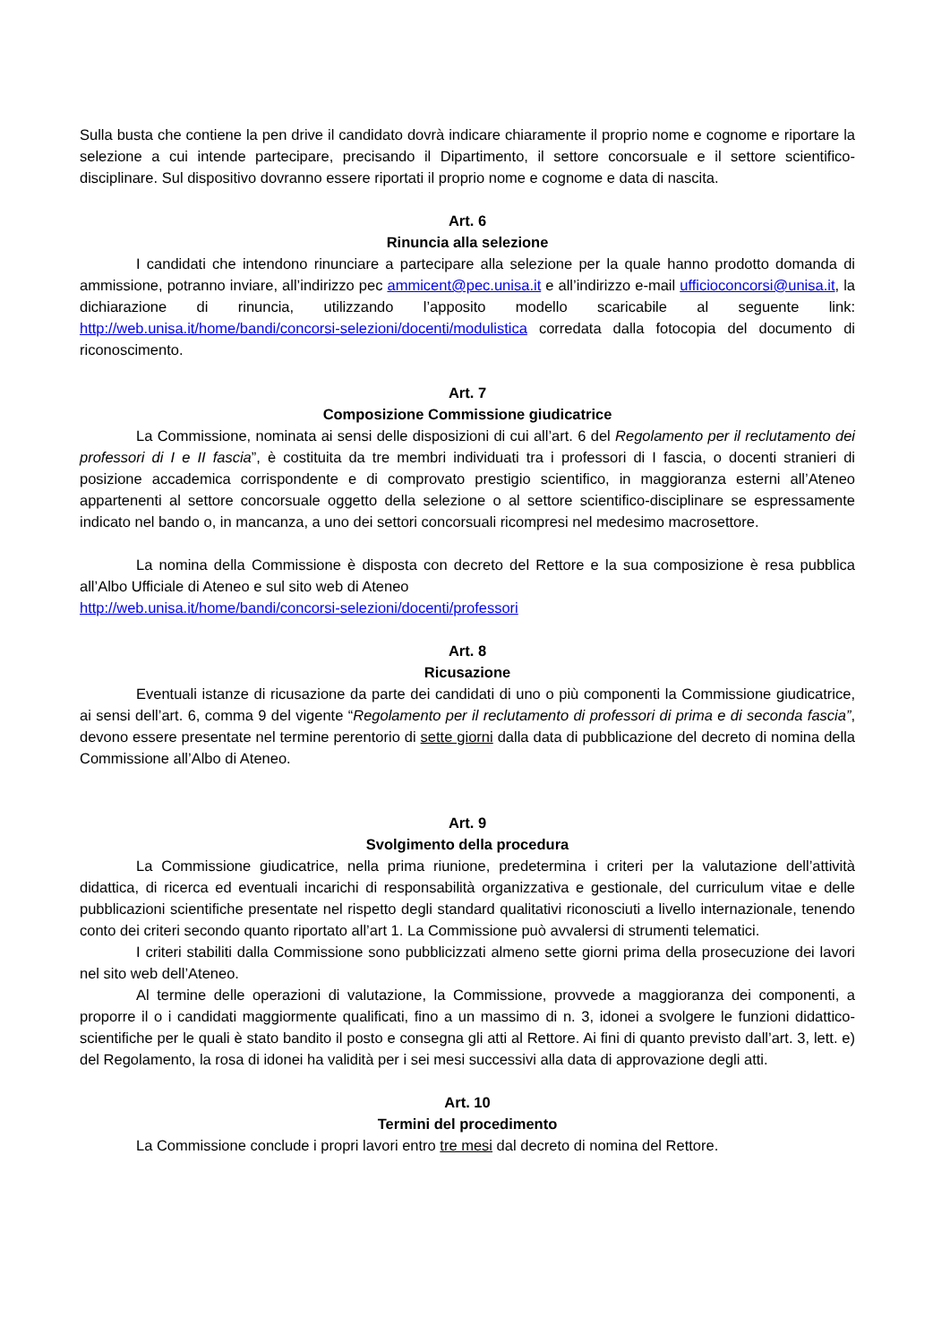Sulla busta che contiene la pen drive il candidato dovrà indicare chiaramente il proprio nome e cognome e riportare la selezione a cui intende partecipare, precisando il Dipartimento, il settore concorsuale e il settore scientifico-disciplinare. Sul dispositivo dovranno essere riportati il proprio nome e cognome e data di nascita.
Art. 6
Rinuncia alla selezione
I candidati che intendono rinunciare a partecipare alla selezione per la quale hanno prodotto domanda di ammissione, potranno inviare, all’indirizzo pec ammicent@pec.unisa.it e all’indirizzo e-mail ufficioconcorsi@unisa.it, la dichiarazione di rinuncia, utilizzando l’apposito modello scaricabile al seguente link: http://web.unisa.it/home/bandi/concorsi-selezioni/docenti/modulistica corredata dalla fotocopia del documento di riconoscimento.
Art. 7
Composizione Commissione giudicatrice
La Commissione, nominata ai sensi delle disposizioni di cui all’art. 6 del Regolamento per il reclutamento dei professori di I e II fascia”, è costituita da tre membri individuati tra i professori di I fascia, o docenti stranieri di posizione accademica corrispondente e di comprovato prestigio scientifico, in maggioranza esterni all’Ateneo appartenenti al settore concorsuale oggetto della selezione o al settore scientifico-disciplinare se espressamente indicato nel bando o, in mancanza, a uno dei settori concorsuali ricompresi nel medesimo macrosettore.
La nomina della Commissione è disposta con decreto del Rettore e la sua composizione è resa pubblica all’Albo Ufficiale di Ateneo e sul sito web di Ateneo
http://web.unisa.it/home/bandi/concorsi-selezioni/docenti/professori
Art. 8
Ricusazione
Eventuali istanze di ricusazione da parte dei candidati di uno o più componenti la Commissione giudicatrice, ai sensi dell’art. 6, comma 9 del vigente “Regolamento per il reclutamento di professori di prima e di seconda fascia”, devono essere presentate nel termine perentorio di sette giorni dalla data di pubblicazione del decreto di nomina della Commissione all’Albo di Ateneo.
Art. 9
Svolgimento della procedura
La Commissione giudicatrice, nella prima riunione, predetermina i criteri per la valutazione dell’attività didattica, di ricerca ed eventuali incarichi di responsabilità organizzativa e gestionale, del curriculum vitae e delle pubblicazioni scientifiche presentate nel rispetto degli standard qualitativi riconosciuti a livello internazionale, tenendo conto dei criteri secondo quanto riportato all’art 1. La Commissione può avvalersi di strumenti telematici.
I criteri stabiliti dalla Commissione sono pubblicizzati almeno sette giorni prima della prosecuzione dei lavori nel sito web dell’Ateneo.
Al termine delle operazioni di valutazione, la Commissione, provvede a maggioranza dei componenti, a proporre il o i candidati maggiormente qualificati, fino a un massimo di n. 3, idonei a svolgere le funzioni didattico-scientifiche per le quali è stato bandito il posto e consegna gli atti al Rettore. Ai fini di quanto previsto dall’art. 3, lett. e) del Regolamento, la rosa di idonei ha validità per i sei mesi successivi alla data di approvazione degli atti.
Art. 10
Termini del procedimento
La Commissione conclude i propri lavori entro tre mesi dal decreto di nomina del Rettore.